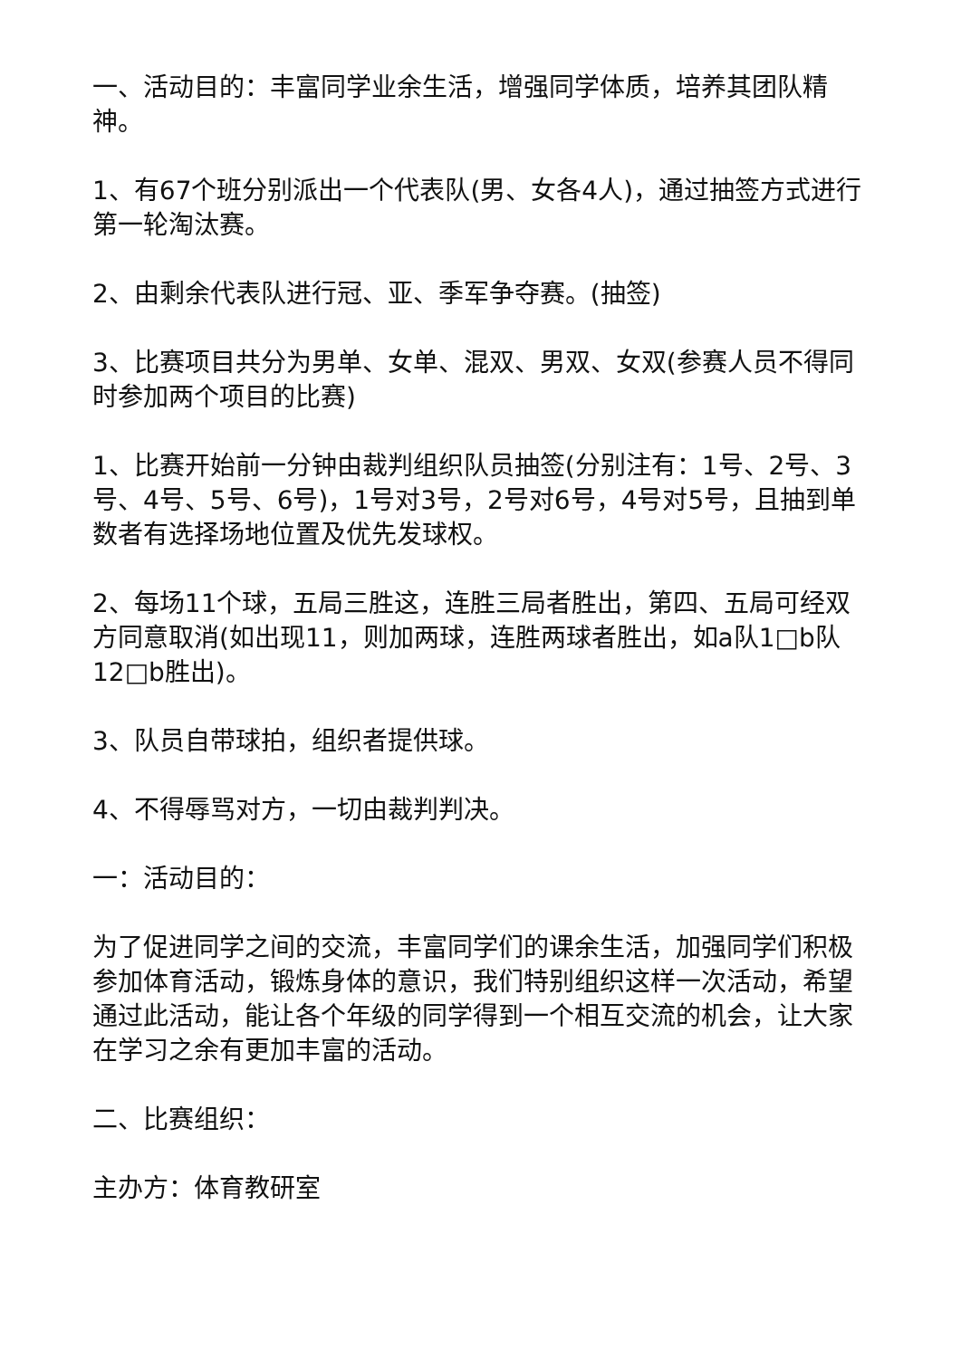一、活动目的：丰富同学业余生活，增强同学体质，培养其团队精神。
1、有67个班分别派出一个代表队(男、女各4人)，通过抽签方式进行第一轮淘汰赛。
2、由剩余代表队进行冠、亚、季军争夺赛。(抽签)
3、比赛项目共分为男单、女单、混双、男双、女双(参赛人员不得同时参加两个项目的比赛)
1、比赛开始前一分钟由裁判组织队员抽签(分别注有：1号、2号、3号、4号、5号、6号)，1号对3号，2号对6号，4号对5号，且抽到单数者有选择场地位置及优先发球权。
2、每场11个球，五局三胜这，连胜三局者胜出，第四、五局可经双方同意取消(如出现11，则加两球，连胜两球者胜出，如a队1□b队12□b胜出)。
3、队员自带球拍，组织者提供球。
4、不得辱骂对方，一切由裁判判决。
一：活动目的：
为了促进同学之间的交流，丰富同学们的课余生活，加强同学们积极参加体育活动，锻炼身体的意识，我们特别组织这样一次活动，希望通过此活动，能让各个年级的同学得到一个相互交流的机会，让大家在学习之余有更加丰富的活动。
二、比赛组织：
主办方：体育教研室